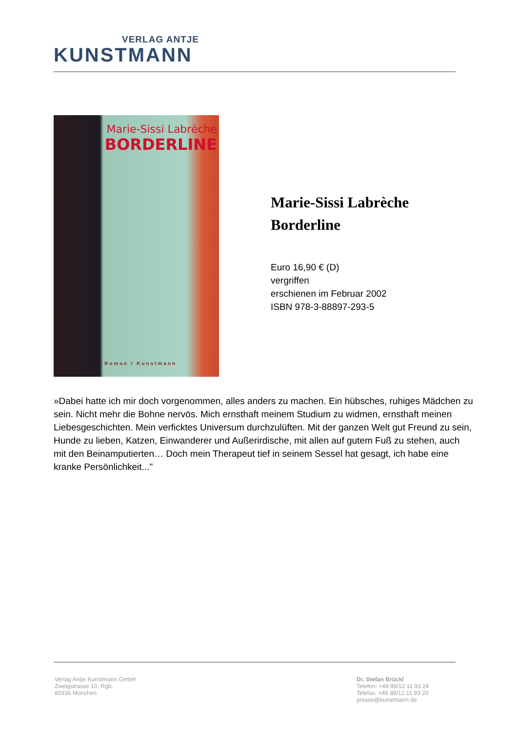VERLAG ANTJE
KUNSTMANN
Marie-Sissi Labrèche
BORDERLINE
Roman / Kunstmann
Marie-Sissi Labrèche
Borderline
Euro 16,90 € (D)
vergriffen
erschienen im Februar 2002
ISBN 978-3-88897-293-5
»Dabei hatte ich mir doch vorgenommen, alles anders zu machen. Ein hübsches, ruhiges Mädchen zu sein. Nicht mehr die Bohne nervös. Mich ernsthaft meinem Studium zu widmen, ernsthaft meinen Liebesgeschichten. Mein verficktes Universum durchzulüften. Mit der ganzen Welt gut Freund zu sein, Hunde zu lieben, Katzen, Einwanderer und Außerirdische, mit allen auf gutem Fuß zu stehen, auch mit den Beinamputierten… Doch mein Therapeut tief in seinem Sessel hat gesagt, ich habe eine kranke Persönlichkeit..."
Verlag Antje Kunstmann GmbH
Zweigstrasse 10, Rgb.
80336 München
Dr. Stefan Brückl
Telefon: +49 89/12 11 93 24
Telefax: +49 89/12 11 93 20
presse@kunstmann.de